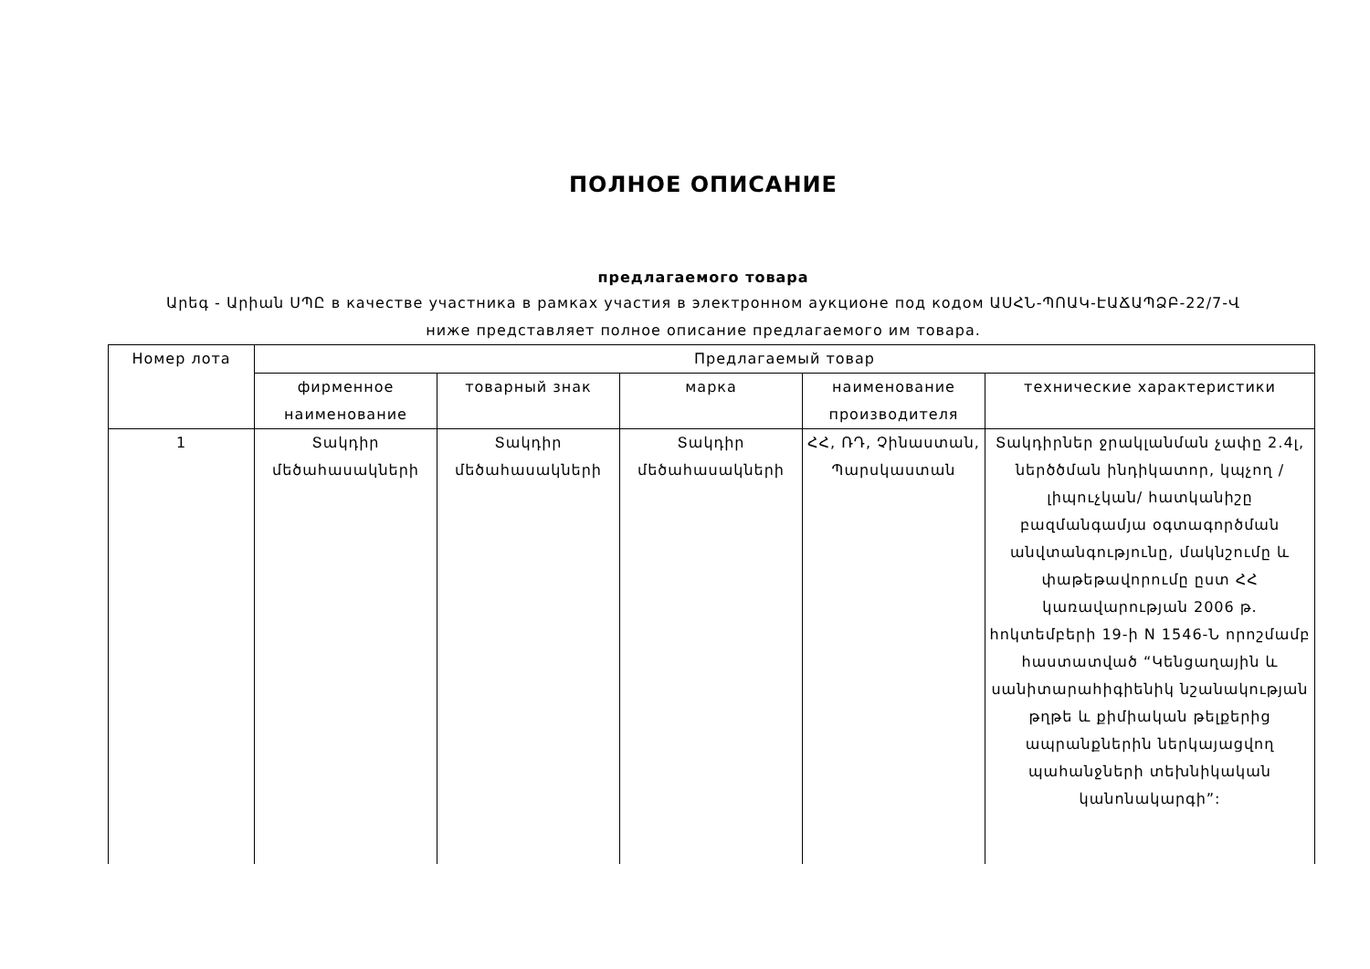ПОЛНОЕ ОПИСАНИЕ
предлагаемого товара
Արեգ - Արիան ՍՊԸ в качестве участника в рамках участия в электронном аукционе под кодом ԱՍՀՆ-ՊՈԱԿ-ԷԱՃԱՊՁԲ-22/7-Վ
ниже представляет полное описание предлагаемого им товара.
| Номер лота | Предлагаемый товар | | | | |
| --- | --- | --- | --- | --- | --- |
| | фирменное наименование | товарный знак | марка | наименование производителя | технические характеристики |
| 1 | Տակդիր մեծահասակների | Տակդիր մեծահասակների | Տակդիր մեծահասակների | ՀՀ, ՌԴ, Չինաստան, Պարսկաստան | Տակդիրներ ջրակլանման չափը 2.4լ, ներծծման ինդիկատոր, կպչող /լիպուչկան/ հատկանիշը բազմանգամյա օգտագործման անվտանգությունը, մակնշումը և փաթեթավորումը ըստ ՀՀ կառավարության 2006 թ. հոկտեմբերի 19-ի N 1546-Ն որոշմամբ հաստատված “Կենցաղային և սանիտարահիգիենիկ նշանակության թղթե և քիմիական թելքերից ապրանքներին ներկայացվող պահանջների տեխնիկական կանոնակարգի”: |